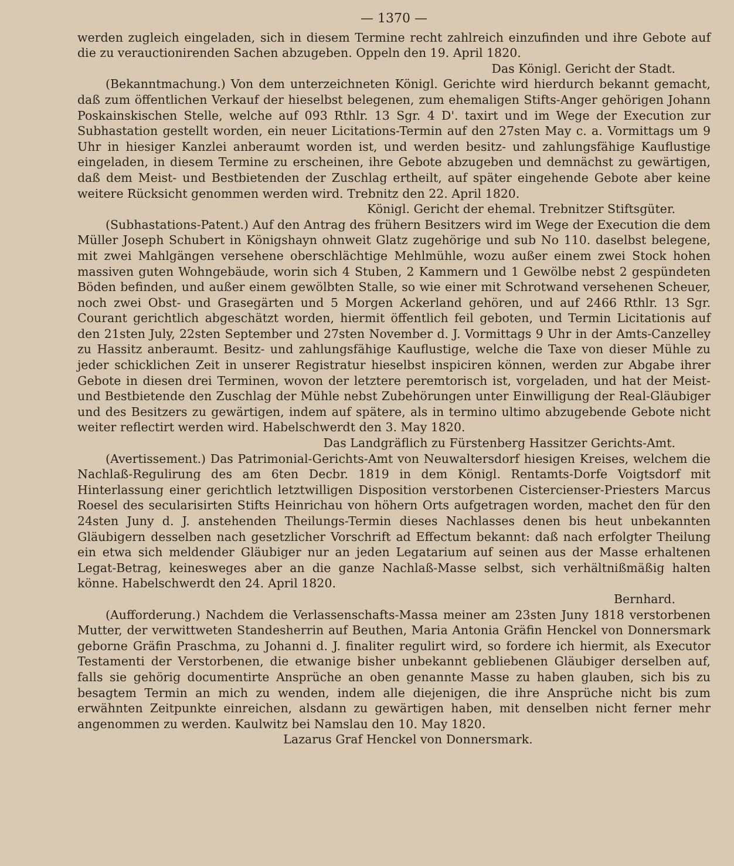— 1370 —
werden zugleich eingeladen, sich in diesem Termine recht zahlreich einzufinden und ihre Gebote auf die zu verauctionirenden Sachen abzugeben. Oppeln den 19. April 1820.
Das Königl. Gericht der Stadt.
(Bekanntmachung.) Von dem unterzeichneten Königl. Gerichte wird hierdurch bekannt gemacht, daß zum öffentlichen Verkauf der hieselbst belegenen, zum ehemaligen Stifts-Anger gehörigen Johann Poskainskischen Stelle, welche auf 093 Rthlr. 13 Sgr. 4 D'. taxirt und im Wege der Execution zur Subhastation gestellt worden, ein neuer Licitations-Termin auf den 27sten May c. a. Vormittags um 9 Uhr in hiesiger Kanzlei anberaumt worden ist, und werden besitz- und zahlungsfähige Kauflustige eingeladen, in diesem Termine zu erscheinen, ihre Gebote abzugeben und demnächst zu gewärtigen, daß dem Meist- und Bestbietenden der Zuschlag ertheilt, auf später eingehende Gebote aber keine weitere Rücksicht genommen werden wird. Trebnitz den 22. April 1820.
Königl. Gericht der ehemal. Trebnitzer Stiftsgüter.
(Subhastations-Patent.) Auf den Antrag des frühern Besitzers wird im Wege der Execution die dem Müller Joseph Schubert in Königshayn ohnweit Glatz zugehörige und sub No 110. daselbst belegene, mit zwei Mahlgängen versehene oberschlächtige Mehlmühle, wozu außer einem zwei Stock hohen massiven guten Wohngebäude, worin sich 4 Stuben, 2 Kammern und 1 Gewölbe nebst 2 gespündeten Böden befinden, und außer einem gewölbten Stalle, so wie einer mit Schrotwand versehenen Scheuer, noch zwei Obst- und Grasegärten und 5 Morgen Ackerland gehören, und auf 2466 Rthlr. 13 Sgr. Courant gerichtlich abgeschätzt worden, hiermit öffentlich feil geboten, und Termin Licitationis auf den 21sten July, 22sten September und 27sten November d. J. Vormittags 9 Uhr in der Amts-Canzelley zu Hassitz anberaumt. Besitz- und zahlungsfähige Kauflustige, welche die Taxe von dieser Mühle zu jeder schicklichen Zeit in unserer Registratur hieselbst inspiciren können, werden zur Abgabe ihrer Gebote in diesen drei Terminen, wovon der letztere peremtorisch ist, vorgeladen, und hat der Meist- und Bestbietende den Zuschlag der Mühle nebst Zubehörungen unter Einwilligung der Real-Gläubiger und des Besitzers zu gewärtigen, indem auf spätere, als in termino ultimo abzugebende Gebote nicht weiter reflectirt werden wird. Habelschwerdt den 3. May 1820.
Das Landgräflich zu Fürstenberg Hassitzer Gerichts-Amt.
(Avertissement.) Das Patrimonial-Gerichts-Amt von Neuwaltersdorf hiesigen Kreises, welchem die Nachlaß-Regulirung des am 6ten Decbr. 1819 in dem Königl. Rentamts-Dorfe Voigtsdorf mit Hinterlassung einer gerichtlich letztwilligen Disposition verstorbenen Cistercienser-Priesters Marcus Roesel des secularisirten Stifts Heinrichau von höhern Orts aufgetragen worden, machet den für den 24sten Juny d. J. anstehenden Theilungs-Termin dieses Nachlasses denen bis heut unbekannten Gläubigern desselben nach gesetzlicher Vorschrift ad Effectum bekannt: daß nach erfolgter Theilung ein etwa sich meldender Gläubiger nur an jeden Legatarium auf seinen aus der Masse erhaltenen Legat-Betrag, keinesweges aber an die ganze Nachlaß-Masse selbst, sich verhältnißmäßig halten könne. Habelschwerdt den 24. April 1820.
Bernhard.
(Aufforderung.) Nachdem die Verlassenschafts-Massa meiner am 23sten Juny 1818 verstorbenen Mutter, der verwittweten Standesherrin auf Beuthen, Maria Antonia Gräfin Henckel von Donnersmark geborne Gräfin Praschma, zu Johanni d. J. finaliter regulirt wird, so fordere ich hiermit, als Executor Testamenti der Verstorbenen, die etwanige bisher unbekannt gebliebenen Gläubiger derselben auf, falls sie gehörig documentirte Ansprüche an oben genannte Masse zu haben glauben, sich bis zu besagtem Termin an mich zu wenden, indem alle diejenigen, die ihre Ansprüche nicht bis zum erwähnten Zeitpunkte einreichen, alsdann zu gewärtigen haben, mit denselben nicht ferner mehr angenommen zu werden. Kaulwitz bei Namslau den 10. May 1820.
Lazarus Graf Henckel von Donnersmark.